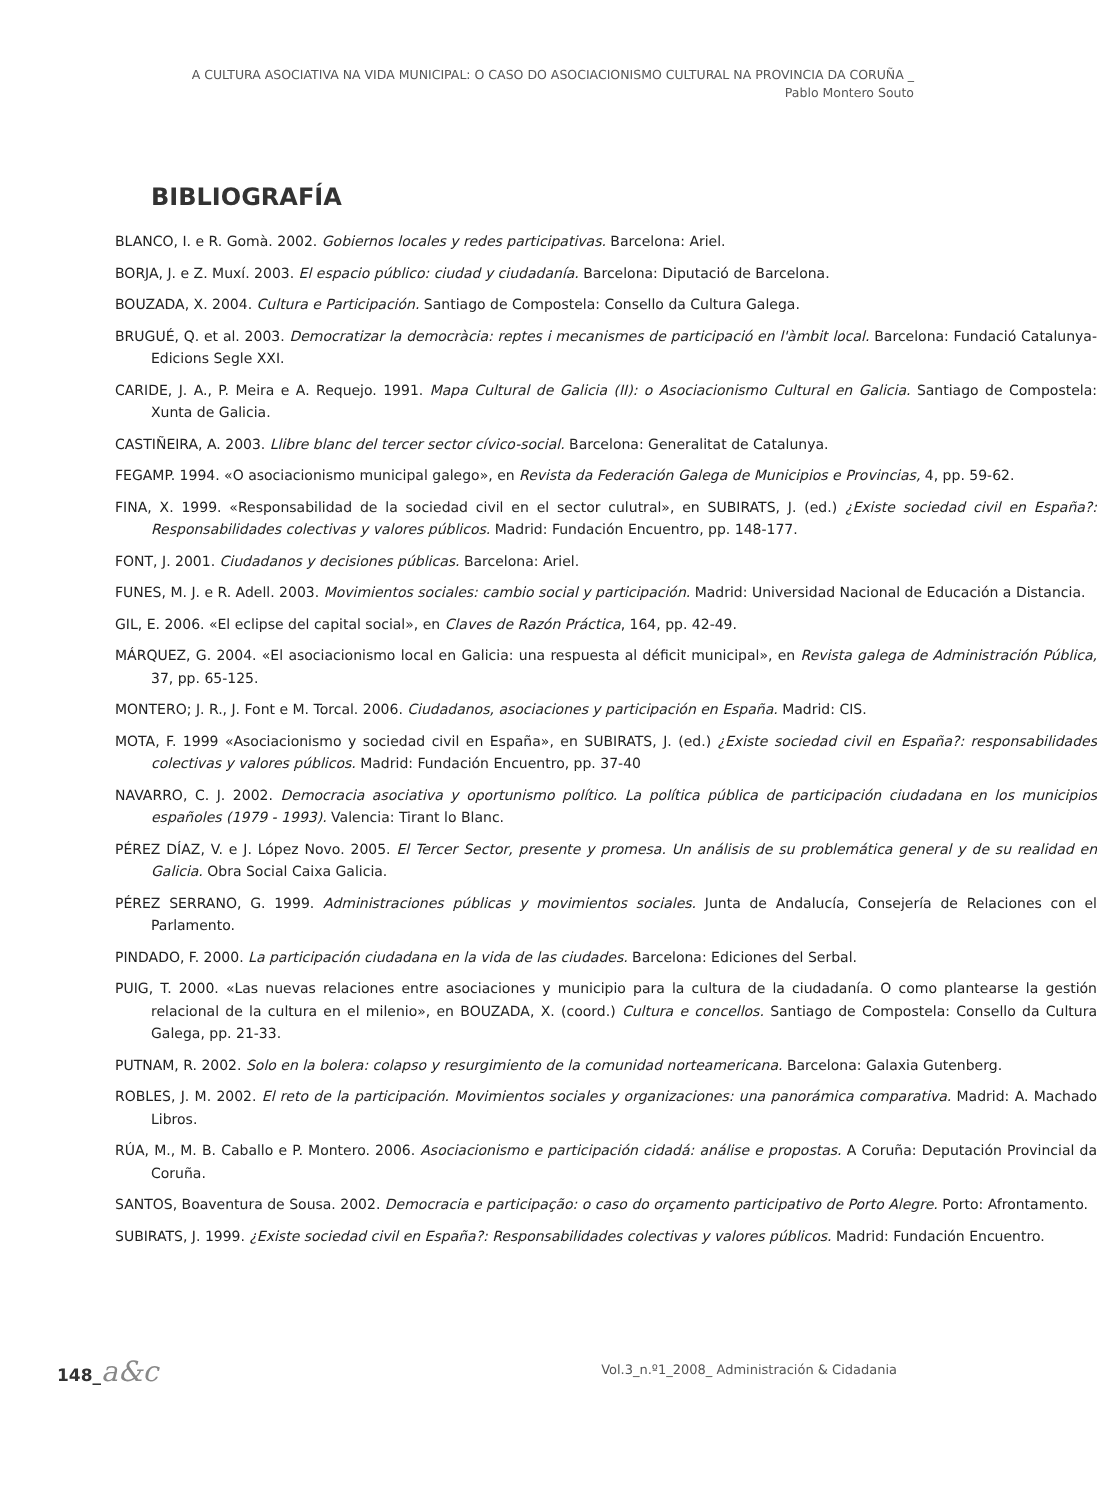A CULTURA ASOCIATIVA NA VIDA MUNICIPAL: O CASO DO ASOCIACIONISMO CULTURAL NA PROVINCIA DA CORUÑA _
Pablo Montero Souto
BIBLIOGRAFÍA
BLANCO, I. e R. Gomà. 2002. Gobiernos locales y redes participativas. Barcelona: Ariel.
BORJA, J. e Z. Muxí. 2003. El espacio público: ciudad y ciudadanía. Barcelona: Diputació de Barcelona.
BOUZADA, X. 2004. Cultura e Participación. Santiago de Compostela: Consello da Cultura Galega.
BRUGUÉ, Q. et al. 2003. Democratizar la democràcia: reptes i mecanismes de participació en l'àmbit local. Barcelona: Fundació Catalunya-Edicions Segle XXI.
CARIDE, J. A., P. Meira e A. Requejo. 1991. Mapa Cultural de Galicia (II): o Asociacionismo Cultural en Galicia. Santiago de Compostela: Xunta de Galicia.
CASTIÑEIRA, A. 2003. Llibre blanc del tercer sector cívico-social. Barcelona: Generalitat de Catalunya.
FEGAMP. 1994. «O asociacionismo municipal galego», en Revista da Federación Galega de Municipios e Provincias, 4, pp. 59-62.
FINA, X. 1999. «Responsabilidad de la sociedad civil en el sector culutral», en SUBIRATS, J. (ed.) ¿Existe sociedad civil en España?: Responsabilidades colectivas y valores públicos. Madrid: Fundación Encuentro, pp. 148-177.
FONT, J. 2001. Ciudadanos y decisiones públicas. Barcelona: Ariel.
FUNES, M. J. e R. Adell. 2003. Movimientos sociales: cambio social y participación. Madrid: Universidad Nacional de Educación a Distancia.
GIL, E. 2006. «El eclipse del capital social», en Claves de Razón Práctica, 164, pp. 42-49.
MÁRQUEZ, G. 2004. «El asociacionismo local en Galicia: una respuesta al déficit municipal», en Revista galega de Administración Pública, 37, pp. 65-125.
MONTERO; J. R., J. Font e M. Torcal. 2006. Ciudadanos, asociaciones y participación en España. Madrid: CIS.
MOTA, F. 1999 «Asociacionismo y sociedad civil en España», en SUBIRATS, J. (ed.) ¿Existe sociedad civil en España?: responsabilidades colectivas y valores públicos. Madrid: Fundación Encuentro, pp. 37-40
NAVARRO, C. J. 2002. Democracia asociativa y oportunismo político. La política pública de participación ciudadana en los municipios españoles (1979 - 1993). Valencia: Tirant lo Blanc.
PÉREZ DÍAZ, V. e J. López Novo. 2005. El Tercer Sector, presente y promesa. Un análisis de su problemática general y de su realidad en Galicia. Obra Social Caixa Galicia.
PÉREZ SERRANO, G. 1999. Administraciones públicas y movimientos sociales. Junta de Andalucía, Consejería de Relaciones con el Parlamento.
PINDADO, F. 2000. La participación ciudadana en la vida de las ciudades. Barcelona: Ediciones del Serbal.
PUIG, T. 2000. «Las nuevas relaciones entre asociaciones y municipio para la cultura de la ciudadanía. O como plantearse la gestión relacional de la cultura en el milenio», en BOUZADA, X. (coord.) Cultura e concellos. Santiago de Compostela: Consello da Cultura Galega, pp. 21-33.
PUTNAM, R. 2002. Solo en la bolera: colapso y resurgimiento de la comunidad norteamericana. Barcelona: Galaxia Gutenberg.
ROBLES, J. M. 2002. El reto de la participación. Movimientos sociales y organizaciones: una panorámica comparativa. Madrid: A. Machado Libros.
RÚA, M., M. B. Caballo e P. Montero. 2006. Asociacionismo e participación cidadá: análise e propostas. A Coruña: Deputación Provincial da Coruña.
SANTOS, Boaventura de Sousa. 2002. Democracia e participação: o caso do orçamento participativo de Porto Alegre. Porto: Afrontamento.
SUBIRATS, J. 1999. ¿Existe sociedad civil en España?: Responsabilidades colectivas y valores públicos. Madrid: Fundación Encuentro.
148_a&c
Vol.3_n.º1_2008_ Administración & Cidadania